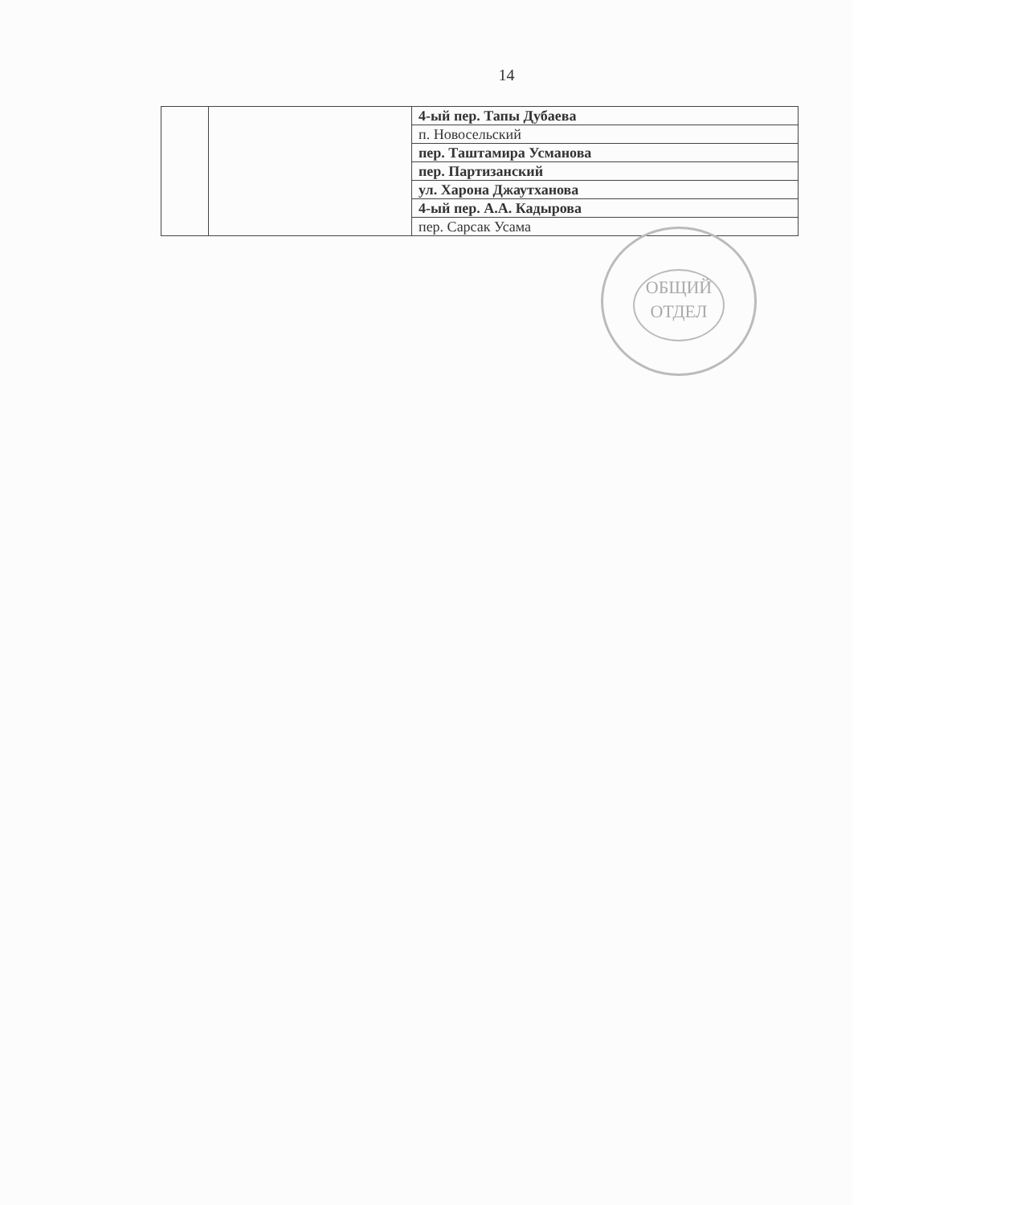14
| | | 4-ый пер. Тапы Дубаева |
| | | п. Новосельский |
| | | пер. Таштамира Усманова |
| | | пер. Партизанский |
| | | ул. Харона Джаутханова |
| | | 4-ый пер. А.А. Кадырова |
| | | пер. Сарсак Усама |
ОБЩИЙ
ОТДЕЛ